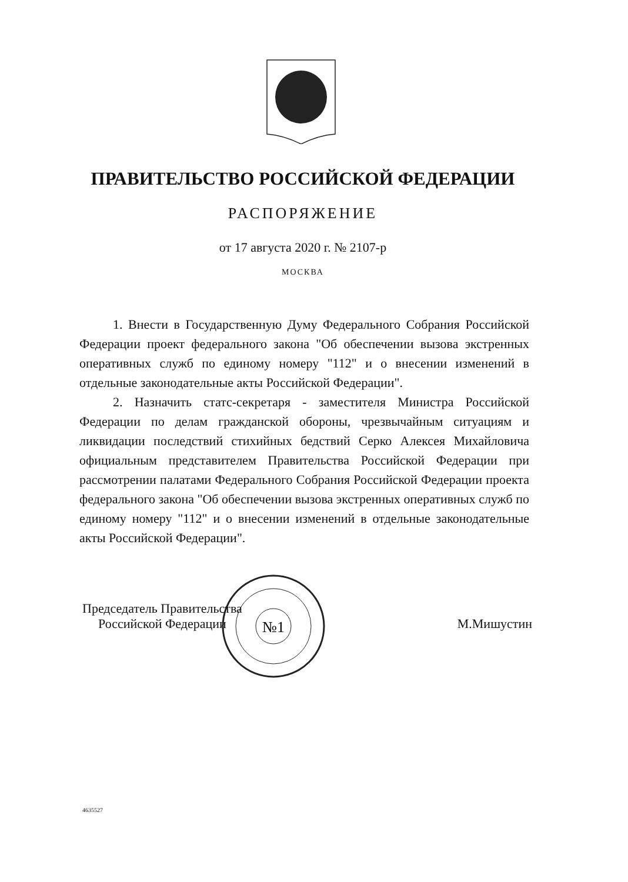ПРАВИТЕЛЬСТВО РОССИЙСКОЙ ФЕДЕРАЦИИ
РАСПОРЯЖЕНИЕ
от 17 августа 2020 г. № 2107-р
МОСКВА
1. Внести в Государственную Думу Федерального Собрания Российской Федерации проект федерального закона "Об обеспечении вызова экстренных оперативных служб по единому номеру "112" и о внесении изменений в отдельные законодательные акты Российской Федерации".
2. Назначить статс-секретаря - заместителя Министра Российской Федерации по делам гражданской обороны, чрезвычайным ситуациям и ликвидации последствий стихийных бедствий Серко Алексея Михайловича официальным представителем Правительства Российской Федерации при рассмотрении палатами Федерального Собрания Российской Федерации проекта федерального закона "Об обеспечении вызова экстренных оперативных служб по единому номеру "112" и о внесении изменений в отдельные законодательные акты Российской Федерации".
№1
Председатель Правительства
Российской Федерации
М.Мишустин
4635527